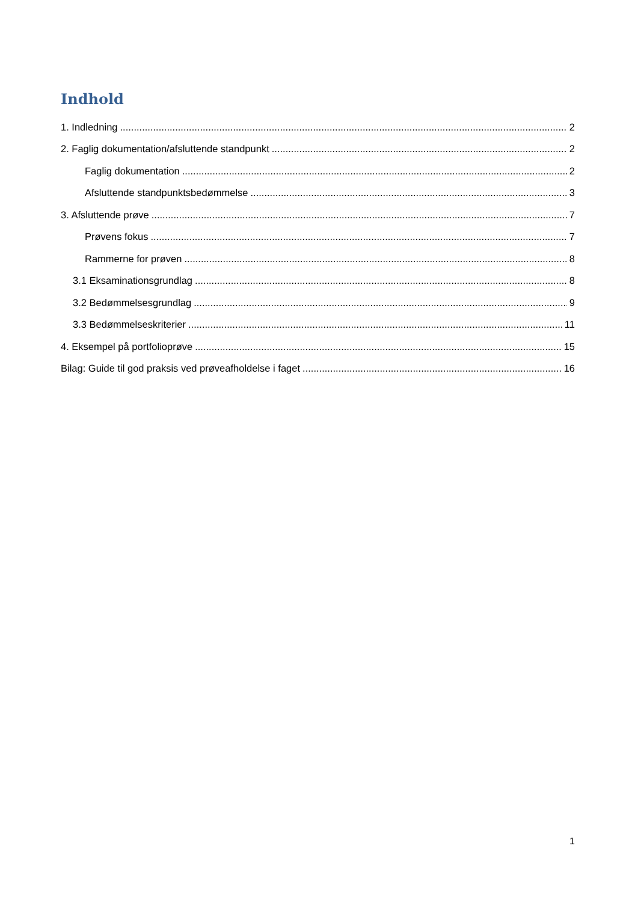Indhold
1. Indledning 2
2. Faglig dokumentation/afsluttende standpunkt 2
Faglig dokumentation 2
Afsluttende standpunktsbedømmelse 3
3. Afsluttende prøve 7
Prøvens fokus 7
Rammerne for prøven 8
3.1 Eksaminationsgrundlag 8
3.2 Bedømmelsesgrundlag 9
3.3 Bedømmelseskriterier 11
4. Eksempel på portfolioprøve 15
Bilag: Guide til god praksis ved prøveafholdelse i faget 16
1